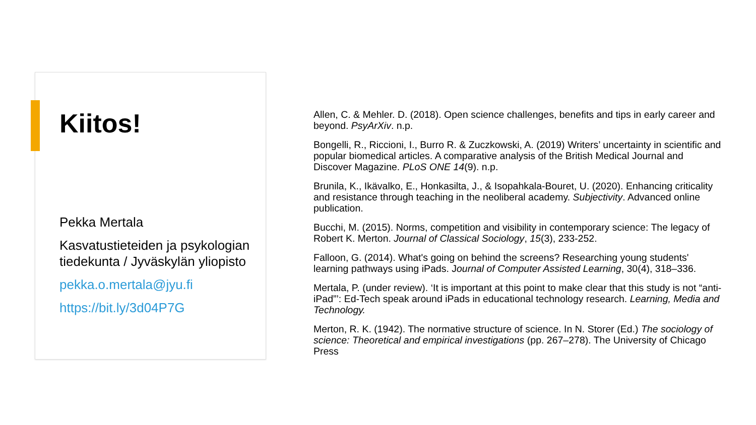Kiitos!
Pekka Mertala
Kasvatustieteiden ja psykologian tiedekunta / Jyväskylän yliopisto
pekka.o.mertala@jyu.fi
https://bit.ly/3d04P7G
Allen, C. & Mehler. D. (2018). Open science challenges, benefits and tips in early career and beyond. PsyArXiv. n.p.
Bongelli, R., Riccioni, I., Burro R. & Zuczkowski, A. (2019) Writers’ uncertainty in scientific and popular biomedical articles. A comparative analysis of the British Medical Journal and Discover Magazine. PLoS ONE 14(9). n.p.
Brunila, K., Ikävalko, E., Honkasilta, J., & Isopahkala-Bouret, U. (2020). Enhancing criticality and resistance through teaching in the neoliberal academy. Subjectivity. Advanced online publication.
Bucchi, M. (2015). Norms, competition and visibility in contemporary science: The legacy of Robert K. Merton. Journal of Classical Sociology, 15(3), 233-252.
Falloon, G. (2014). What's going on behind the screens? Researching young students' learning pathways using iPads. Journal of Computer Assisted Learning, 30(4), 318–336.
Mertala, P. (under review). ‘It is important at this point to make clear that this study is not “anti-iPad”’: Ed-Tech speak around iPads in educational technology research. Learning, Media and Technology.
Merton, R. K. (1942). The normative structure of science. In N. Storer (Ed.) The sociology of science: Theoretical and empirical investigations (pp. 267–278). The University of Chicago Press